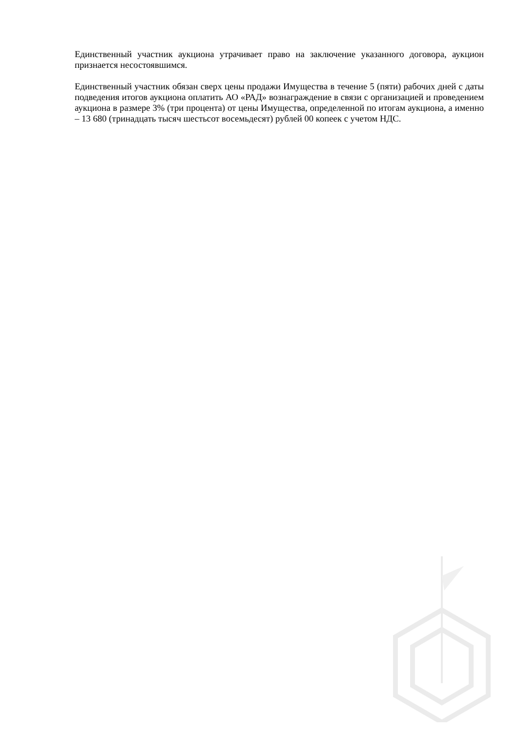Единственный участник аукциона утрачивает право на заключение указанного договора, аукцион признается несостоявшимся.
Единственный участник обязан сверх цены продажи Имущества в течение 5 (пяти) рабочих дней с даты подведения итогов аукциона оплатить АО «РАД» вознаграждение в связи с организацией и проведением аукциона в размере 3% (три процента) от цены Имущества, определенной по итогам аукциона, а именно – 13 680 (тринадцать тысяч шестьсот восемьдесят) рублей 00 копеек с учетом НДС.